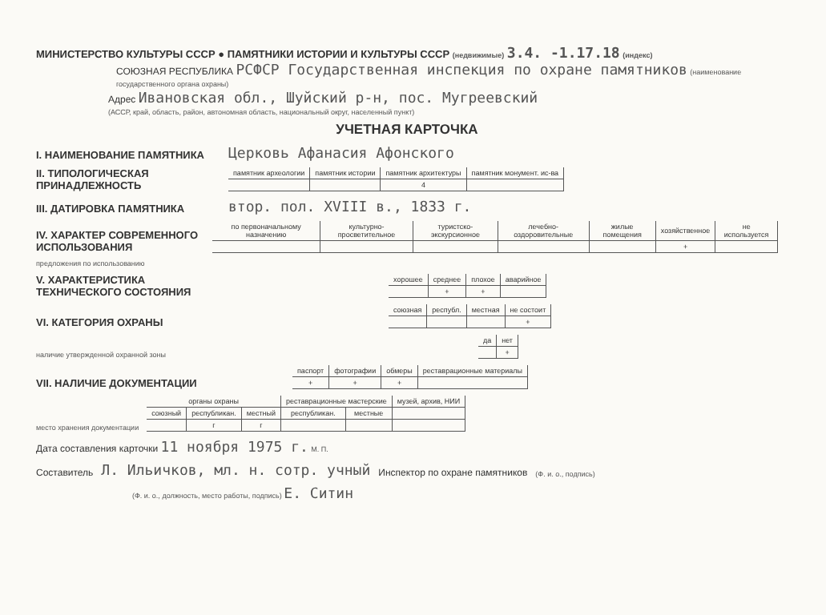МИНИСТЕРСТВО КУЛЬТУРЫ СССР ● ПАМЯТНИКИ ИСТОРИИ И КУЛЬТУРЫ СССР (недвижимые) 3.4. -1.17.18 (индекс)
СОЮЗНАЯ РЕСПУБЛИКА РСФСР Государственная инспекция по охране памятников (наименование государственного органа охраны)
Адрес Ивановская обл., Шуйский р-н, пос. Мугреевский
(АССР, край, область, район, автономная область, национальный округ, населенный пункт)
УЧЕТНАЯ КАРТОЧКА
I. НАИМЕНОВАНИЕ ПАМЯТНИКА Церковь Афанасия Афонского
II. ТИПОЛОГИЧЕСКАЯ ПРИНАДЛЕЖНОСТЬ
| памятник археологии | памятник истории | памятник архитектуры | памятник монумент. ис-ва |
| | | 4 | |
III. ДАТИРОВКА ПАМЯТНИКА втор. пол. XVIII в., 1833 г.
IV. ХАРАКТЕР СОВРЕМЕННОГО ИСПОЛЬЗОВАНИЯ
| по первоначальному назначению | культурно-просветительное | туристско-экскурсионное | лечебно-оздоровительные | жилые помещения | хозяйственное | не используется |
| | | | | | + | |
предложения по использованию
V. ХАРАКТЕРИСТИКА ТЕХНИЧЕСКОГО СОСТОЯНИЯ
| хорошее | среднее | плохое | аварийное |
| | + | + | |
VI. КАТЕГОРИЯ ОХРАНЫ
| союзная | республ. | местная | не состоит |
| | | | + |
наличие утвержденной охранной зоны
| да | нет |
| | + |
VII. НАЛИЧИЕ ДОКУМЕНТАЦИИ
| паспорт | фотографии | обмеры | реставрационные материалы |
| + | + | + | |
место хранения документации
| органы охраны | | | реставрационные мастерские | | музей, архив, НИИ |
| союзный | республикан. | местный | республикан. | местные | |
| | г | г | | | |
Дата составления карточки 11 ноября 1975 г. М. П.
Составитель Л. Ильичков, мл. н. сотр. учный Инспектор по охране памятников (Ф. и. о., подпись)
(Ф. и. о., должность, место работы, подпись) Е. Ситин